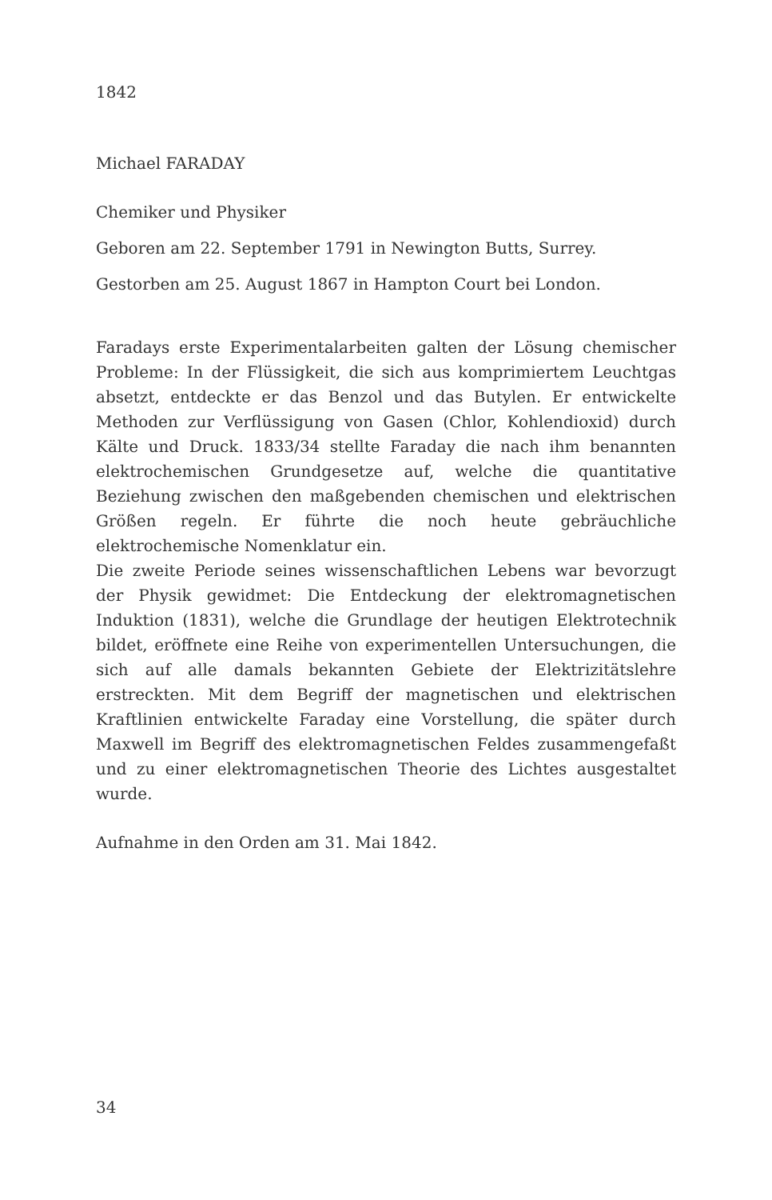1842
Michael FARADAY
Chemiker und Physiker
Geboren am 22. September 1791 in Newington Butts, Surrey.
Gestorben am 25. August 1867 in Hampton Court bei London.
Faradays erste Experimentalarbeiten galten der Lösung chemischer Probleme: In der Flüssigkeit, die sich aus komprimiertem Leuchtgas absetzt, entdeckte er das Benzol und das Butylen. Er entwickelte Methoden zur Verflüssigung von Gasen (Chlor, Kohlendioxid) durch Kälte und Druck. 1833/34 stellte Faraday die nach ihm benannten elektrochemischen Grundgesetze auf, welche die quantitative Beziehung zwischen den maßgebenden chemischen und elektrischen Größen regeln. Er führte die noch heute gebräuchliche elektrochemische Nomenklatur ein.
Die zweite Periode seines wissenschaftlichen Lebens war bevorzugt der Physik gewidmet: Die Entdeckung der elektromagnetischen Induktion (1831), welche die Grundlage der heutigen Elektrotechnik bildet, eröffnete eine Reihe von experimentellen Untersuchungen, die sich auf alle damals bekannten Gebiete der Elektrizitätslehre erstreckten. Mit dem Begriff der magnetischen und elektrischen Kraftlinien entwickelte Faraday eine Vorstellung, die später durch Maxwell im Begriff des elektromagnetischen Feldes zusammengefaßt und zu einer elektromagnetischen Theorie des Lichtes ausgestaltet wurde.
Aufnahme in den Orden am 31. Mai 1842.
34